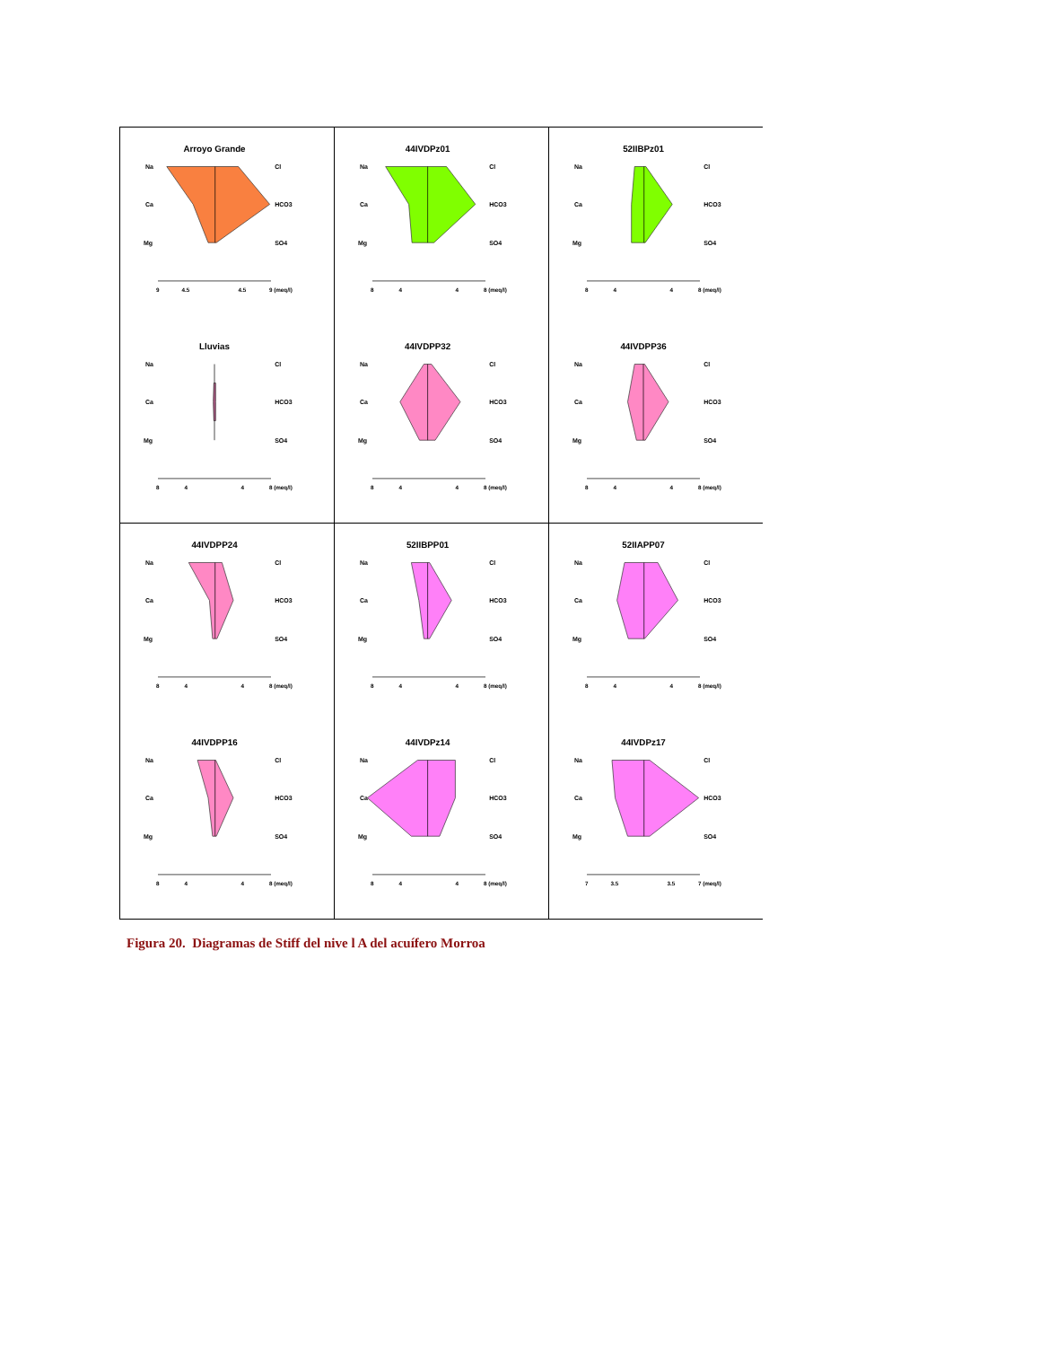| Arroyo Grande Na Ca Mg Cl HCO3 SO4 9 4.5 4.5 9 (meq/l) Lluvias Na Ca Mg Cl HCO3 SO4 8 4 4 8 (meq/l) | 44IVDPz01 Na Ca Mg Cl HCO3 SO4 8 4 4 8 (meq/l) 44IVDPP32 Na Ca Mg Cl HCO3 SO4 8 4 4 8 (meq/l) | 52IIBPz01 Na Ca Mg Cl HCO3 SO4 8 4 4 8 (meq/l) 44IVDPP36 Na Ca Mg Cl HCO3 SO4 8 4 4 8 (meq/l) |
| 44IVDPP24 Na Ca Mg Cl HCO3 SO4 8 4 4 8 (meq/l) 44IVDPP16 Na Ca Mg Cl HCO3 SO4 8 4 4 8 (meq/l) | 52IIBPP01 Na Ca Mg Cl HCO3 SO4 8 4 4 8 (meq/l) 44IVDPz14 Na Ca Mg Cl HCO3 SO4 8 4 4 8 (meq/l) | 52IIAPP07 Na Ca Mg Cl HCO3 SO4 8 4 4 8 (meq/l) 44IVDPz17 Na Ca Mg Cl HCO3 SO4 7 3.5 3.5 7 (meq/l) |
Figura 20. Diagramas de Stiff del nive l A del acuífero Morroa